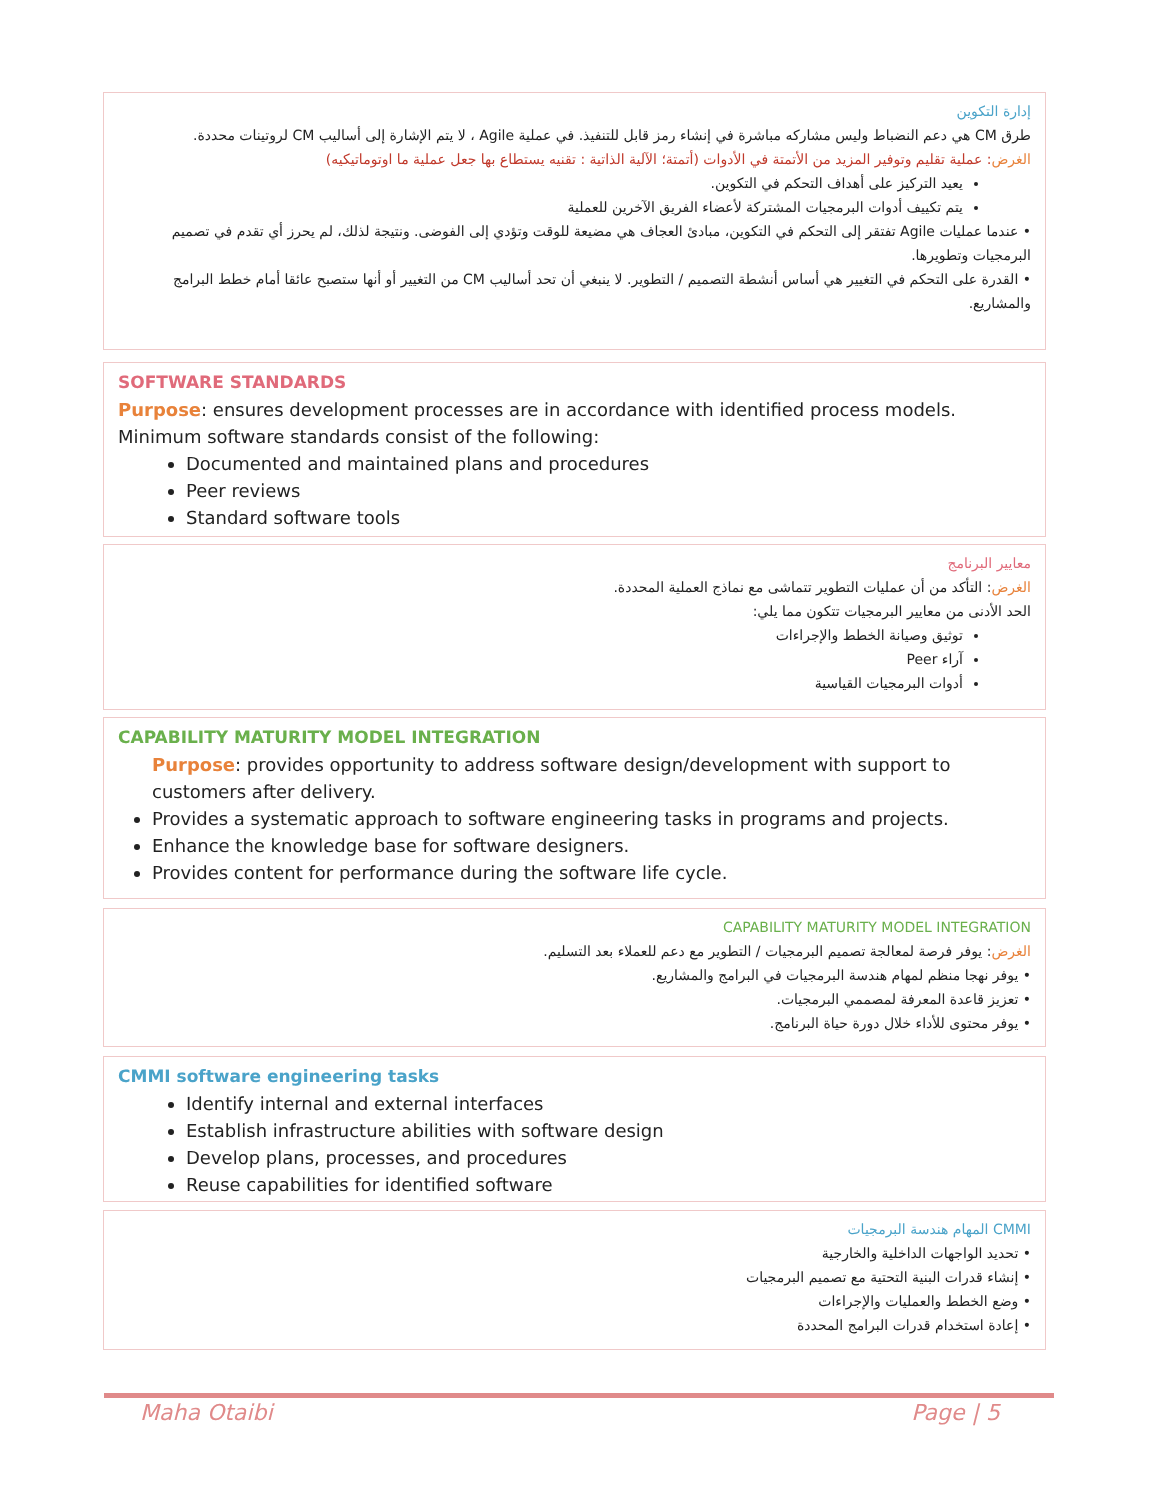إدارة التكوين
طرق CM هي دعم النضباط وليس مشاركه مباشرة في إنشاء رمز قابل للتنفيذ. في عملية Agile ، لا يتم الإشارة إلى أساليب CM لروتينات محددة.
الغرض: عملية تقليم وتوفير المزيد من الأتمتة في الأدوات (أتمتة؛ الآلية الذاتية : تقنيه يستطاع بها جعل عملية ما اوتوماتيكيه)
يعيد التركيز على أهداف التحكم في التكوين.
يتم تكييف أدوات البرمجيات المشتركة لأعضاء الفريق الآخرين للعملية
• عندما عمليات Agile تفتقر إلى التحكم في التكوين، مبادئ العجاف هي مضيعة للوقت وتؤدي إلى الفوضى. ونتيجة لذلك، لم يحرز أي تقدم في تصميم البرمجيات وتطويرها.
• القدرة على التحكم في التغيير هي أساس أنشطة التصميم / التطوير. لا ينبغي أن تحد أساليب CM من التغيير أو أنها ستصبح عائقا أمام خطط البرامج والمشاريع.
SOFTWARE STANDARDS
Purpose: ensures development processes are in accordance with identified process models.
Minimum software standards consist of the following:
Documented and maintained plans and procedures
Peer reviews
Standard software tools
معايير البرنامج
الغرض: التأكد من أن عمليات التطوير تتماشى مع نماذج العملية المحددة.
الحد الأدنى من معايير البرمجيات تتكون مما يلي:
توثيق وصيانة الخطط والإجراءات
آراء Peer
أدوات البرمجيات القياسية
CAPABILITY MATURITY MODEL INTEGRATION
Purpose: provides opportunity to address software design/development with support to customers after delivery.
Provides a systematic approach to software engineering tasks in programs and projects.
Enhance the knowledge base for software designers.
Provides content for performance during the software life cycle.
CAPABILITY MATURITY MODEL INTEGRATION
الغرض: يوفر فرصة لمعالجة تصميم البرمجيات / التطوير مع دعم للعملاء بعد التسليم.
• يوفر نهجا منظم لمهام هندسة البرمجيات في البرامج والمشاريع.
• تعزيز قاعدة المعرفة لمصممي البرمجيات.
• يوفر محتوى للأداء خلال دورة حياة البرنامج.
CMMI software engineering tasks
Identify internal and external interfaces
Establish infrastructure abilities with software design
Develop plans, processes, and procedures
Reuse capabilities for identified software
CMMI المهام هندسة البرمجيات
• تحديد الواجهات الداخلية والخارجية
• إنشاء قدرات البنية التحتية مع تصميم البرمجيات
• وضع الخطط والعمليات والإجراءات
• إعادة استخدام قدرات البرامج المحددة
Maha Otaibi Page | 5